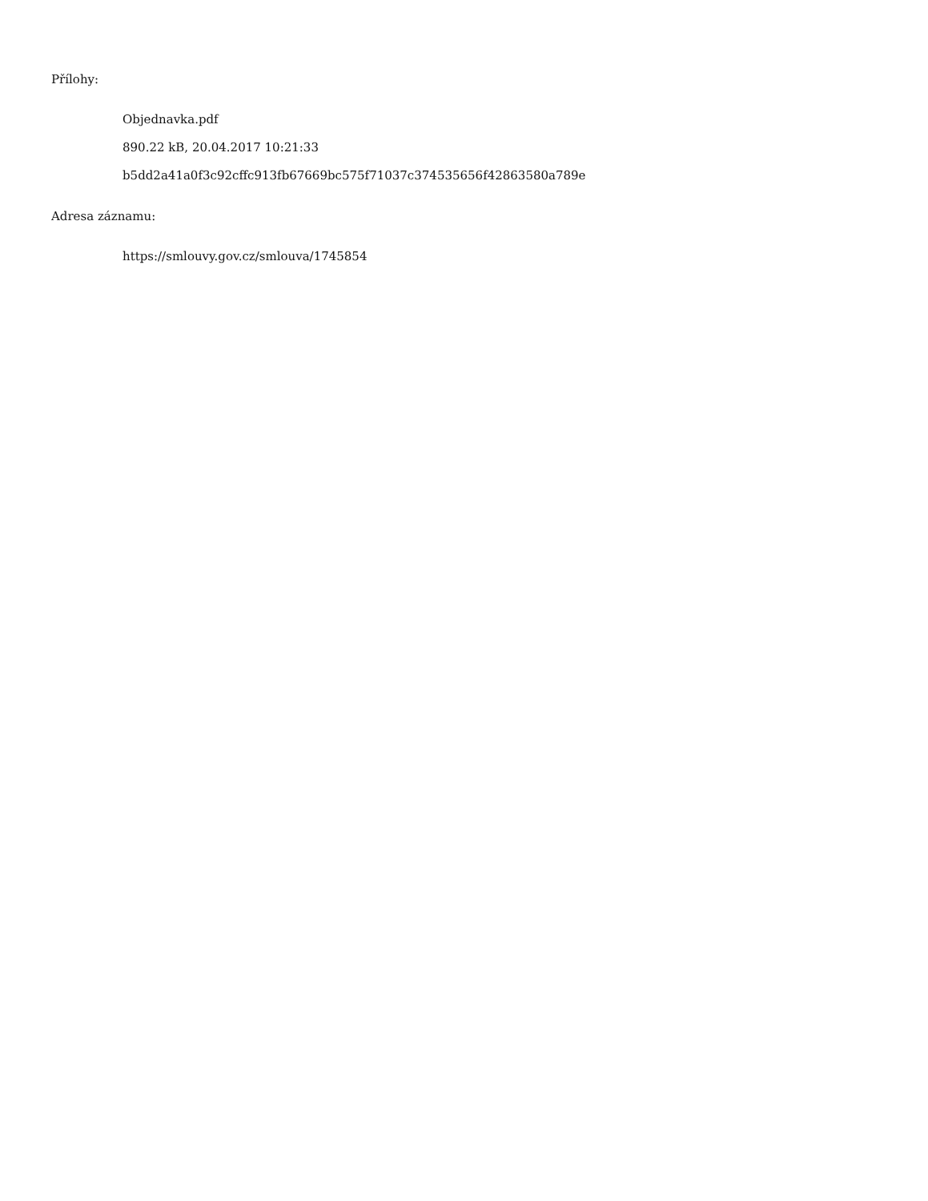Přílohy:
Objednavka.pdf
890.22 kB, 20.04.2017 10:21:33
b5dd2a41a0f3c92cffc913fb67669bc575f71037c374535656f42863580a789e
Adresa záznamu:
https://smlouvy.gov.cz/smlouva/1745854